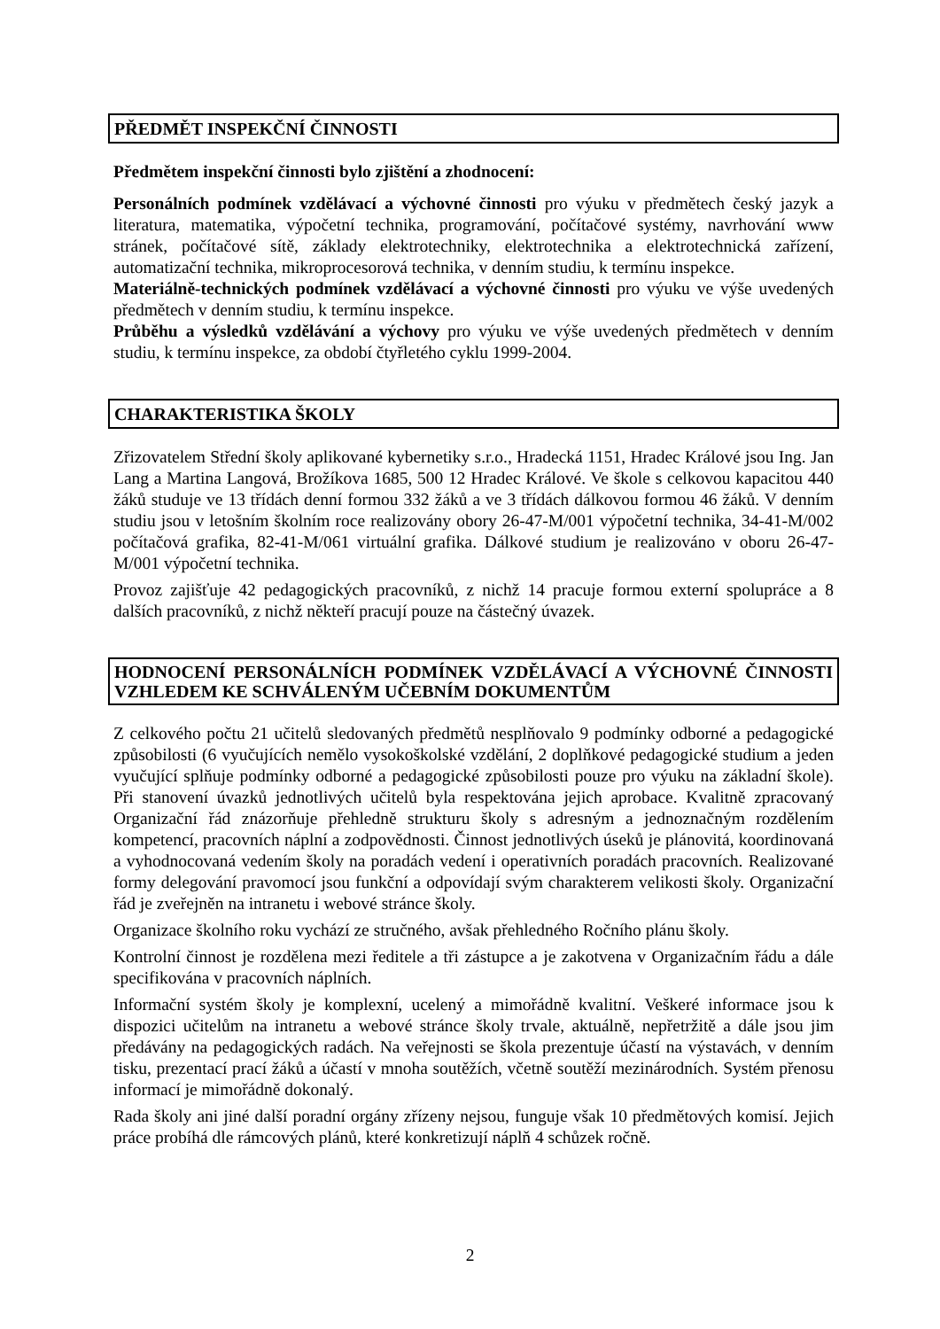PŘEDMĚT INSPEKČNÍ ČINNOSTI
Předmětem inspekční činnosti bylo zjištění a zhodnocení:
Personálních podmínek vzdělávací a výchovné činnosti pro výuku v předmětech český jazyk a literatura, matematika, výpočetní technika, programování, počítačové systémy, navrhování www stránek, počítačové sítě, základy elektrotechniky, elektrotechnika a elektrotechnická zařízení, automatizační technika, mikroprocesorová technika, v denním studiu, k termínu inspekce.
Materiálně-technických podmínek vzdělávací a výchovné činnosti pro výuku ve výše uvedených předmětech v denním studiu, k termínu inspekce.
Průběhu a výsledků vzdělávání a výchovy pro výuku ve výše uvedených předmětech v denním studiu, k termínu inspekce, za období čtyřletého cyklu 1999-2004.
CHARAKTERISTIKA ŠKOLY
Zřizovatelem Střední školy aplikované kybernetiky s.r.o., Hradecká 1151, Hradec Králové jsou Ing. Jan Lang a Martina Langová, Brožíkova 1685, 500 12 Hradec Králové. Ve škole s celkovou kapacitou 440 žáků studuje ve 13 třídách denní formou 332 žáků a ve 3 třídách dálkovou formou 46 žáků. V denním studiu jsou v letošním školním roce realizovány obory 26-47-M/001 výpočetní technika, 34-41-M/002 počítačová grafika, 82-41-M/061 virtuální grafika. Dálkové studium je realizováno v oboru 26-47-M/001 výpočetní technika.
Provoz zajišťuje 42 pedagogických pracovníků, z nichž 14 pracuje formou externí spolupráce a 8 dalších pracovníků, z nichž někteří pracují pouze na částečný úvazek.
HODNOCENÍ PERSONÁLNÍCH PODMÍNEK VZDĚLÁVACÍ A VÝCHOVNÉ ČINNOSTI VZHLEDEM KE SCHVÁLENÝM UČEBNÍM DOKUMENTŮM
Z celkového počtu 21 učitelů sledovaných předmětů nesplňovalo 9 podmínky odborné a pedagogické způsobilosti (6 vyučujících nemělo vysokoškolské vzdělání, 2 doplňkové pedagogické studium a jeden vyučující splňuje podmínky odborné a pedagogické způsobilosti pouze pro výuku na základní škole). Při stanovení úvazků jednotlivých učitelů byla respektována jejich aprobace. Kvalitně zpracovaný Organizační řád znázorňuje přehledně strukturu školy s adresným a jednoznačným rozdělením kompetencí, pracovních náplní a zodpovědnosti. Činnost jednotlivých úseků je plánovitá, koordinovaná a vyhodnocovaná vedením školy na poradách vedení i operativních poradách pracovních. Realizované formy delegování pravomocí jsou funkční a odpovídají svým charakterem velikosti školy. Organizační řád je zveřejněn na intranetu i webové stránce školy.
Organizace školního roku vychází ze stručného, avšak přehledného Ročního plánu školy.
Kontrolní činnost je rozdělena mezi ředitele a tři zástupce a je zakotvena v Organizačním řádu a dále specifikována v pracovních náplních.
Informační systém školy je komplexní, ucelený a mimořádně kvalitní. Veškeré informace jsou k dispozici učitelům na intranetu a webové stránce školy trvale, aktuálně, nepřetržitě a dále jsou jim předávány na pedagogických radách. Na veřejnosti se škola prezentuje účastí na výstavách, v denním tisku, prezentací prací žáků a účastí v mnoha soutěžích, včetně soutěží mezinárodních. Systém přenosu informací je mimořádně dokonalý.
Rada školy ani jiné další poradní orgány zřízeny nejsou, funguje však 10 předmětových komisí. Jejich práce probíhá dle rámcových plánů, které konkretizují náplň 4 schůzek ročně.
2